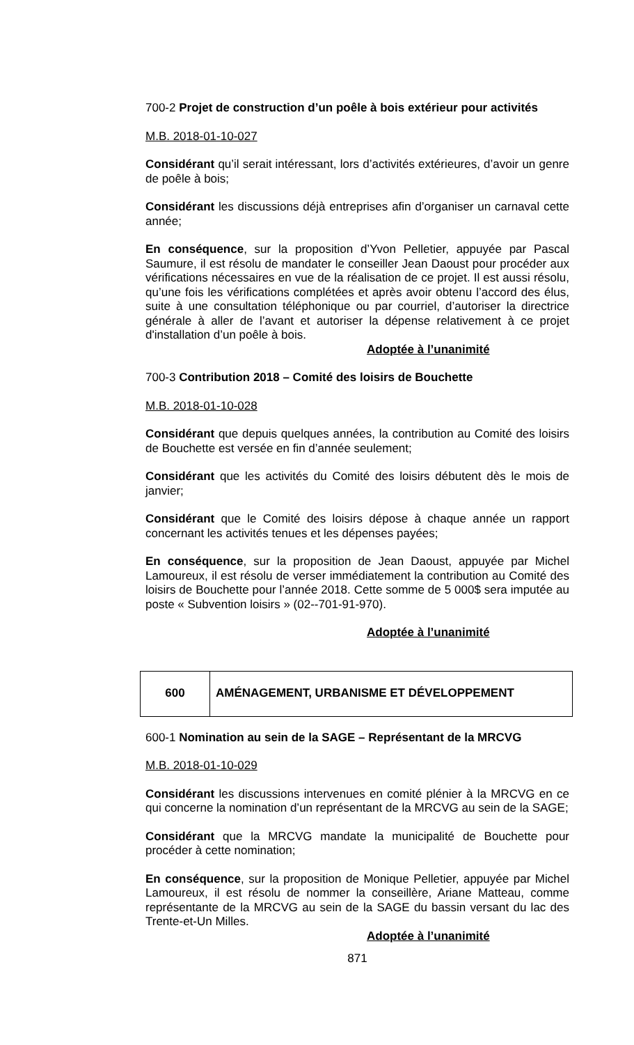700-2 Projet de construction d’un poêle à bois extérieur pour activités
M.B. 2018-01-10-027
Considérant qu’il serait intéressant, lors d’activités extérieures, d’avoir un genre de poêle à bois;
Considérant les discussions déjà entreprises afin d’organiser un carnaval cette année;
En conséquence, sur la proposition d’Yvon Pelletier, appuyée par Pascal Saumure, il est résolu de mandater le conseiller Jean Daoust pour procéder aux vérifications nécessaires en vue de la réalisation de ce projet. Il est aussi résolu, qu’une fois les vérifications complétées et après avoir obtenu l’accord des élus, suite à une consultation téléphonique ou par courriel, d’autoriser la directrice générale à aller de l’avant et autoriser la dépense relativement à ce projet d'installation d’un poêle à bois.
Adoptée à l’unanimité
700-3 Contribution 2018 – Comité des loisirs de Bouchette
M.B. 2018-01-10-028
Considérant que depuis quelques années, la contribution au Comité des loisirs de Bouchette est versée en fin d’année seulement;
Considérant que les activités du Comité des loisirs débutent dès le mois de janvier;
Considérant que le Comité des loisirs dépose à chaque année un rapport concernant les activités tenues et les dépenses payées;
En conséquence, sur la proposition de Jean Daoust, appuyée par Michel Lamoureux, il est résolu de verser immédiatement la contribution au Comité des loisirs de Bouchette pour l’année 2018. Cette somme de 5 000$ sera imputée au poste « Subvention loisirs » (02--701-91-970).
Adoptée à l’unanimité
| 600 | AMÉNAGEMENT, URBANISME ET DÉVELOPPEMENT |
600-1 Nomination au sein de la SAGE – Représentant de la MRCVG
M.B. 2018-01-10-029
Considérant les discussions intervenues en comité plénier à la MRCVG en ce qui concerne la nomination d’un représentant de la MRCVG au sein de la SAGE;
Considérant que la MRCVG mandate la municipalité de Bouchette pour procéder à cette nomination;
En conséquence, sur la proposition de Monique Pelletier, appuyée par Michel Lamoureux, il est résolu de nommer la conseillère, Ariane Matteau, comme représentante de la MRCVG au sein de la SAGE du bassin versant du lac des Trente-et-Un Milles.
Adoptée à l’unanimité
871